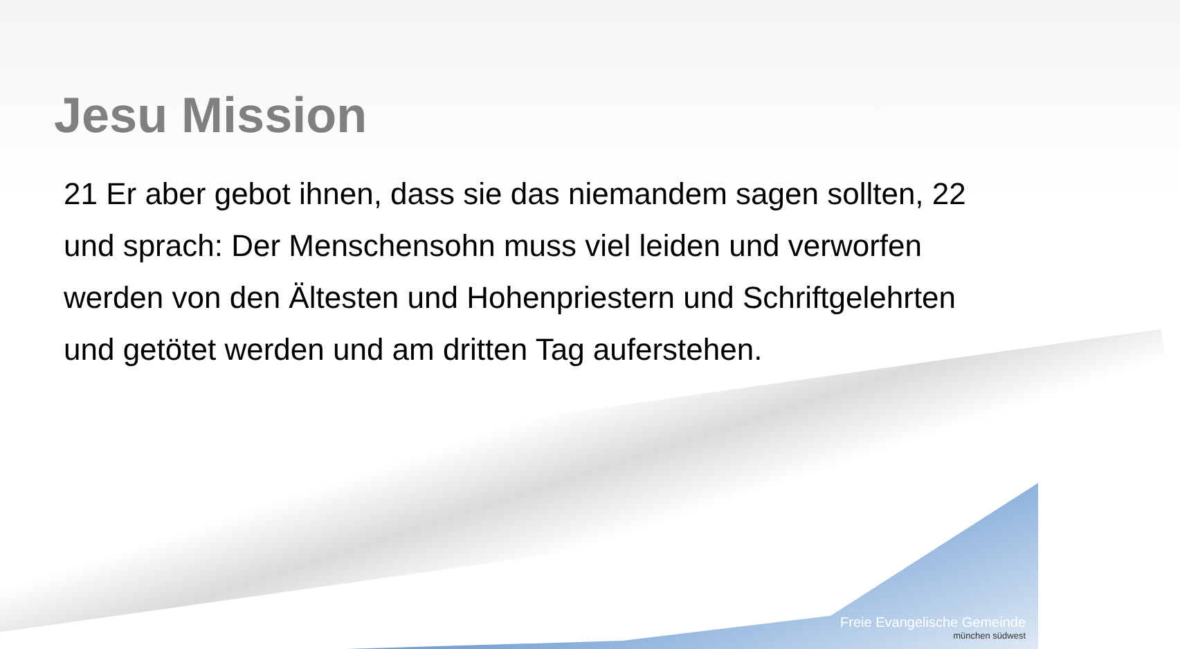Jesu Mission
21 Er aber gebot ihnen, dass sie das niemandem sagen sollten, 22 und sprach: Der Menschensohn muss viel leiden und verworfen werden von den Ältesten und Hohenpriestern und Schriftgelehrten und getötet werden und am dritten Tag auferstehen.
Freie Evangelische Gemeinde
münchen südwest